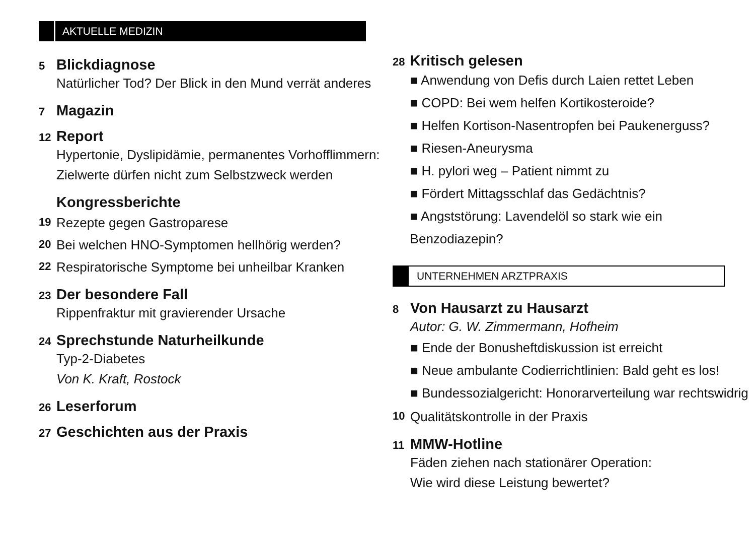AKTUELLE MEDIZIN
5
Blickdiagnose
Natürlicher Tod? Der Blick in den Mund verrät anderes
7
Magazin
12
Report
Hypertonie, Dyslipidämie, permanentes Vorhofflimmern:
Zielwerte dürfen nicht zum Selbstzweck werden
Kongressberichte
19
Rezepte gegen Gastroparese
20
Bei welchen HNO-Symptomen hellhörig werden?
22
Respiratorische Symptome bei unheilbar Kranken
23
Der besondere Fall
Rippenfraktur mit gravierender Ursache
24
Sprechstunde Naturheilkunde
Typ-2-Diabetes
Von K. Kraft, Rostock
26
Leserforum
27
Geschichten aus der Praxis
28
Kritisch gelesen
■ Anwendung von Defis durch Laien rettet Leben
■ COPD: Bei wem helfen Kortikosteroide?
■ Helfen Kortison-Nasentropfen bei Paukenerguss?
■ Riesen-Aneurysma
■ H. pylori weg – Patient nimmt zu
■ Fördert Mittagsschlaf das Gedächtnis?
■ Angststörung: Lavendelöl so stark wie ein Benzodiazepin?
UNTERNEHMEN ARZTPRAXIS
8
Von Hausarzt zu Hausarzt
Autor: G. W. Zimmermann, Hofheim
■ Ende der Bonusheftdiskussion ist erreicht
■ Neue ambulante Codierrichtlinien: Bald geht es los!
■ Bundessozialgericht: Honorarverteilung war rechtswidrig
10
Qualitätskontrolle in der Praxis
11
MMW-Hotline
Fäden ziehen nach stationärer Operation:
Wie wird diese Leistung bewertet?